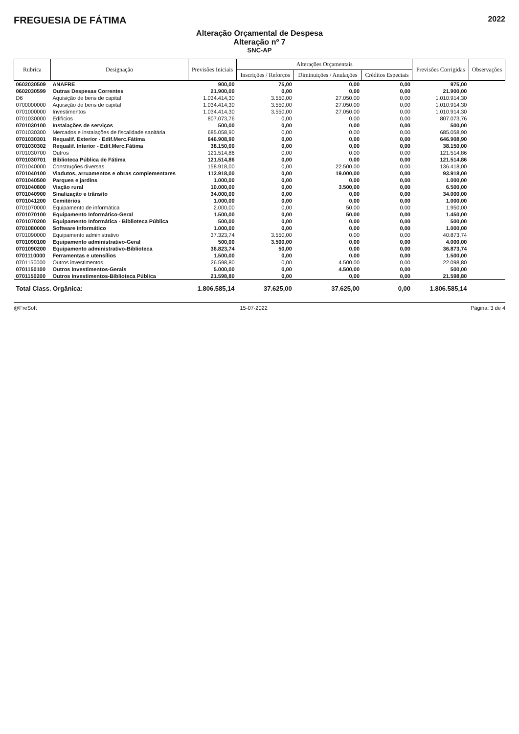FREGUESIA DE FÁTIMA
2022
Alteração Orçamental de Despesa
Alteração nº 7
SNC-AP
| Rubrica | Designação | Previsões Iniciais | Alterações Orçamentais | | | Previsões Corrigidas | Observações |
| --- | --- | --- | --- | --- | --- | --- | --- |
| | | | Inscrições / Reforços | Diminuições / Anulações | Créditos Especiais | | |
| 0602030509 | ANAFRE | 900,00 | 75,00 | 0,00 | 0,00 | 975,00 | |
| 0602030599 | Outras Despesas Correntes | 21.900,00 | 0,00 | 0,00 | 0,00 | 21.900,00 | |
| D6 | Aquisição de bens de capital | 1.034.414,30 | 3.550,00 | 27.050,00 | 0,00 | 1.010.914,30 | |
| 0700000000 | Aquisição de bens de capital | 1.034.414,30 | 3.550,00 | 27.050,00 | 0,00 | 1.010.914,30 | |
| 0701000000 | Investimentos | 1.034.414,30 | 3.550,00 | 27.050,00 | 0,00 | 1.010.914,30 | |
| 0701030000 | Edifícios | 807.073,76 | 0,00 | 0,00 | 0,00 | 807.073,76 | |
| 0701030100 | Instalações de serviços | 500,00 | 0,00 | 0,00 | 0,00 | 500,00 | |
| 0701030300 | Mercados e instalações de fiscalidade sanitária | 685.058,90 | 0,00 | 0,00 | 0,00 | 685.058,90 | |
| 0701030301 | Requalif. Exterior - Edif.Merc.Fátima | 646.908,90 | 0,00 | 0,00 | 0,00 | 646.908,90 | |
| 0701030302 | Requalif. Interior - Edif.Merc.Fátima | 38.150,00 | 0,00 | 0,00 | 0,00 | 38.150,00 | |
| 0701030700 | Outros | 121.514,86 | 0,00 | 0,00 | 0,00 | 121.514,86 | |
| 0701030701 | Biblioteca Pública de Fátima | 121.514,86 | 0,00 | 0,00 | 0,00 | 121.514,86 | |
| 0701040000 | Construções diversas | 158.918,00 | 0,00 | 22.500,00 | 0,00 | 136.418,00 | |
| 0701040100 | Viadutos, arruamentos e obras complementares | 112.918,00 | 0,00 | 19.000,00 | 0,00 | 93.918,00 | |
| 0701040500 | Parques e jardins | 1.000,00 | 0,00 | 0,00 | 0,00 | 1.000,00 | |
| 0701040800 | Viação rural | 10.000,00 | 0,00 | 3.500,00 | 0,00 | 6.500,00 | |
| 0701040900 | Sinalização e trânsito | 34.000,00 | 0,00 | 0,00 | 0,00 | 34.000,00 | |
| 0701041200 | Cemitérios | 1.000,00 | 0,00 | 0,00 | 0,00 | 1.000,00 | |
| 0701070000 | Equipamento de informática | 2.000,00 | 0,00 | 50,00 | 0,00 | 1.950,00 | |
| 0701070100 | Equipamento Informático-Geral | 1.500,00 | 0,00 | 50,00 | 0,00 | 1.450,00 | |
| 0701070200 | Equipamento Informática - Biblioteca Pública | 500,00 | 0,00 | 0,00 | 0,00 | 500,00 | |
| 0701080000 | Software Informático | 1.000,00 | 0,00 | 0,00 | 0,00 | 1.000,00 | |
| 0701090000 | Equipamento administrativo | 37.323,74 | 3.550,00 | 0,00 | 0,00 | 40.873,74 | |
| 0701090100 | Equipamento administrativo-Geral | 500,00 | 3.500,00 | 0,00 | 0,00 | 4.000,00 | |
| 0701090200 | Equipamento administrativo-Biblioteca | 36.823,74 | 50,00 | 0,00 | 0,00 | 36.873,74 | |
| 0701110000 | Ferramentas e utensílios | 1.500,00 | 0,00 | 0,00 | 0,00 | 1.500,00 | |
| 0701150000 | Outros investimentos | 26.598,80 | 0,00 | 4.500,00 | 0,00 | 22.098,80 | |
| 0701150100 | Outros Investimentos-Gerais | 5.000,00 | 0,00 | 4.500,00 | 0,00 | 500,00 | |
| 0701150200 | Outros Investimentos-Biblioteca Pública | 21.598,80 | 0,00 | 0,00 | 0,00 | 21.598,80 | |
| Total Class. Orgânica: | | 1.806.585,14 | 37.625,00 | 37.625,00 | 0,00 | 1.806.585,14 | |
@FreSoft 15-07-2022 Página: 3 de 4